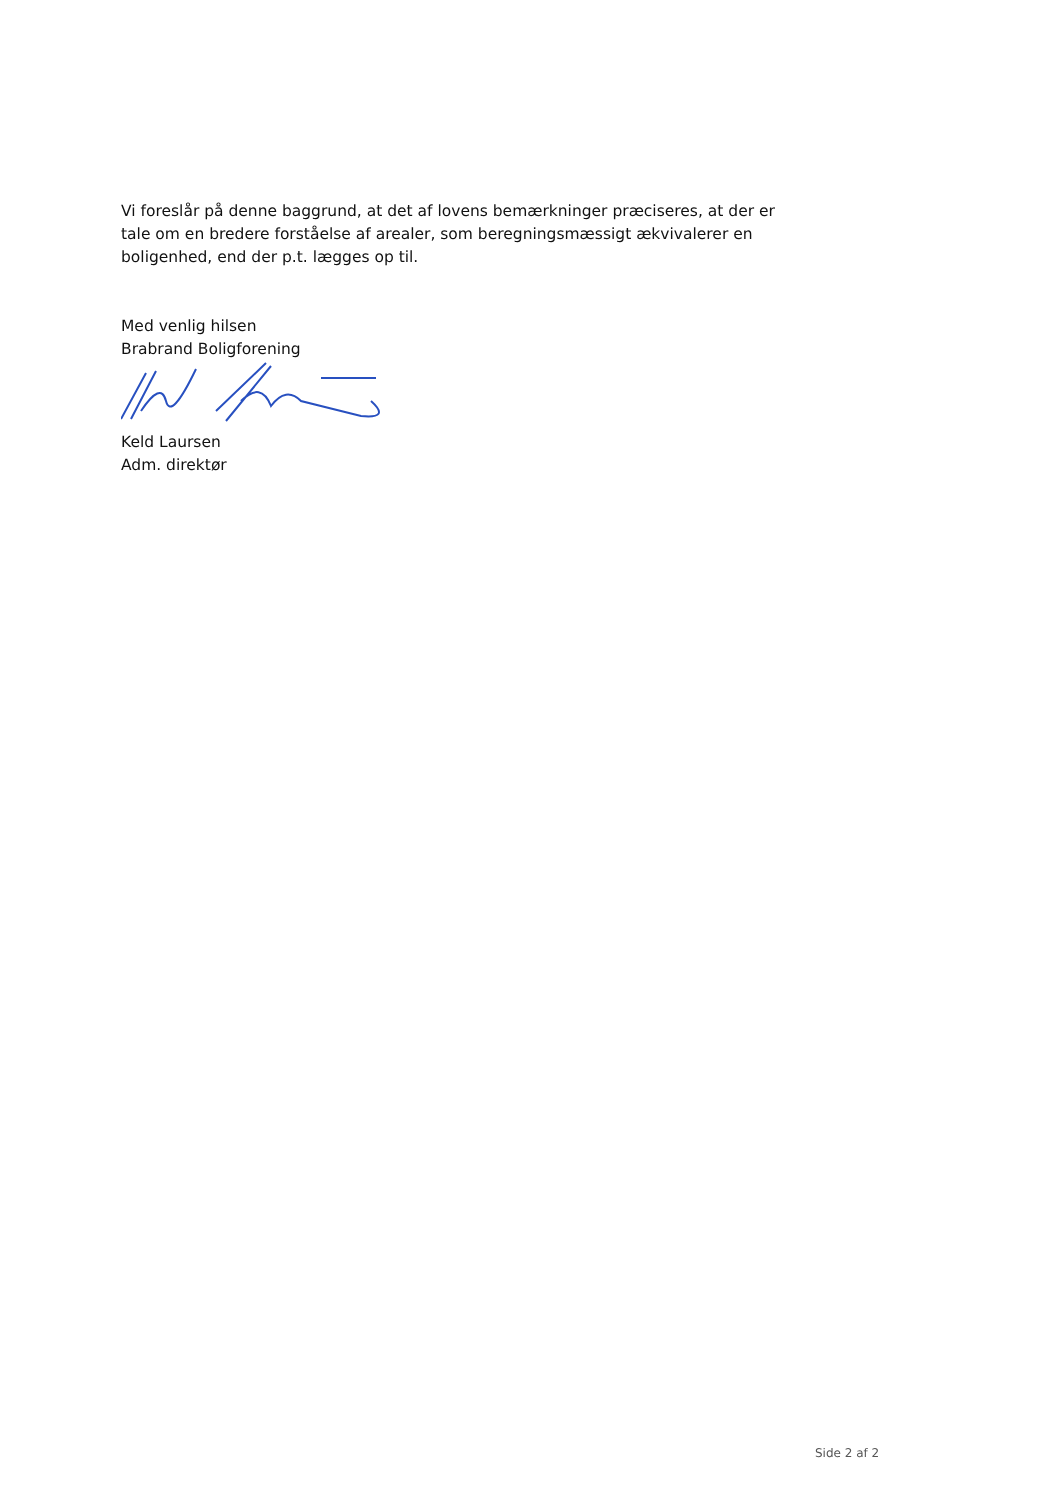Vi foreslår på denne baggrund, at det af lovens bemærkninger præciseres, at der er tale om en bredere forståelse af arealer, som beregningsmæssigt ækvivalerer en boligenhed, end der p.t. lægges op til.
Med venlig hilsen
Brabrand Boligforening
Keld Laursen
Adm. direktør
Side 2 af 2